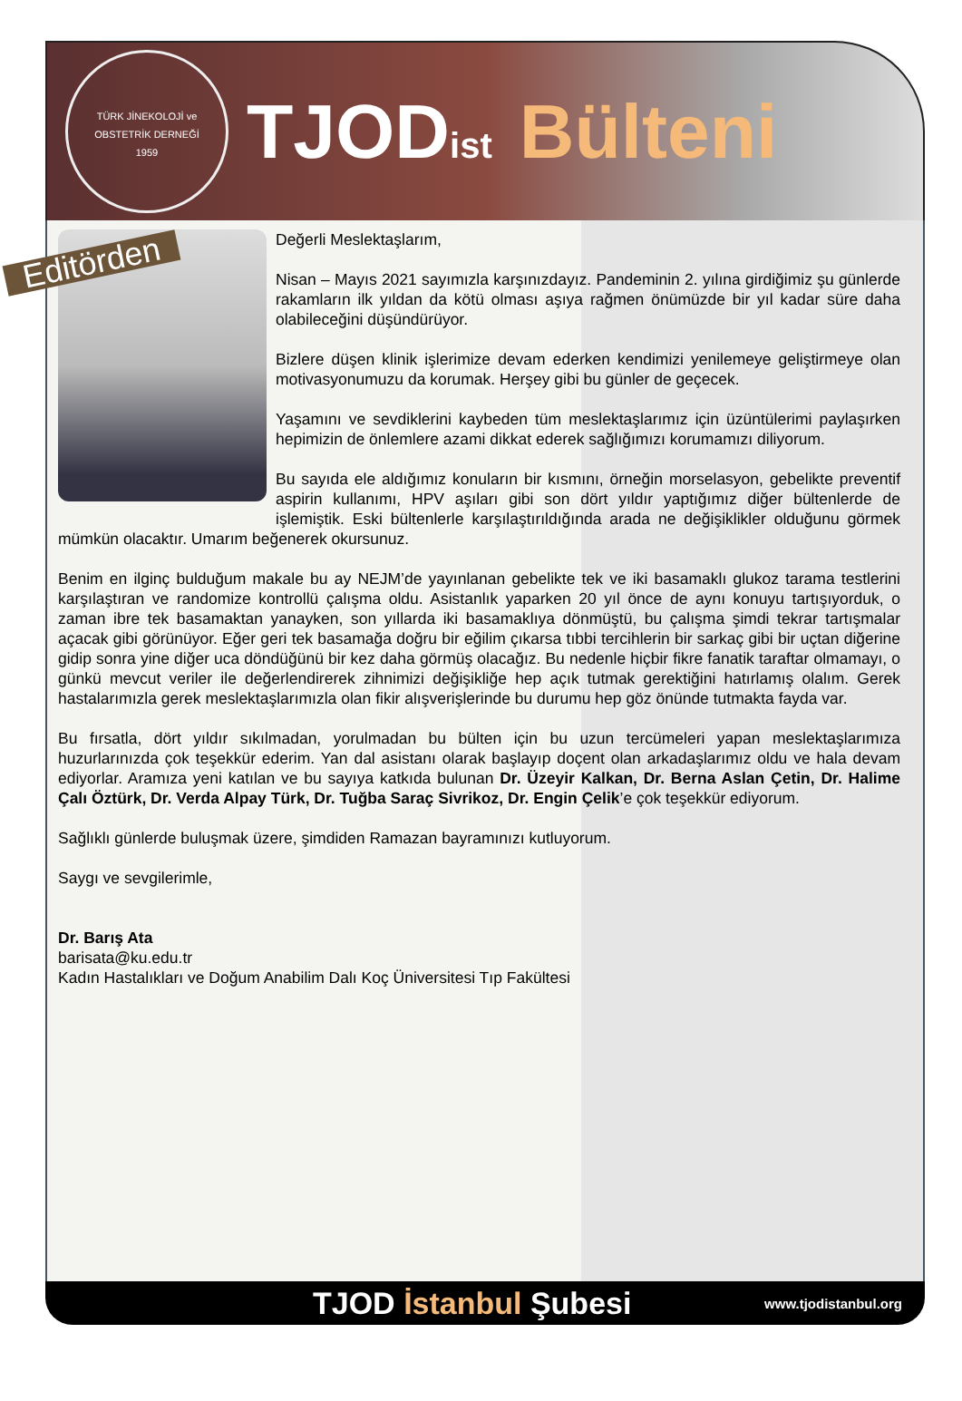TÜRK JİNEKOLOJİ ve OBSTETRİK DERNEĞİ
1959
TJOD<sub>ist</sub> Bülteni
Editörden
Değerli Meslektaşlarım,
Nisan – Mayıs 2021 sayımızla karşınızdayız. Pandeminin 2. yılına girdiğimiz şu günlerde rakamların ilk yıldan da kötü olması aşıya rağmen önümüzde bir yıl kadar süre daha olabileceğini düşündürüyor.
Bizlere düşen klinik işlerimize devam ederken kendimizi yenilemeye geliştirmeye olan motivasyonumuzu da korumak. Herşey gibi bu günler de geçecek.
Yaşamını ve sevdiklerini kaybeden tüm meslektaşlarımız için üzüntülerimi paylaşırken hepimizin de önlemlere azami dikkat ederek sağlığımızı korumamızı diliyorum.
Bu sayıda ele aldığımız konuların bir kısmını, örneğin morselasyon, gebelikte preventif aspirin kullanımı, HPV aşıları gibi son dört yıldır yaptığımız diğer bültenlerde de işlemiştik. Eski bültenlerle karşılaştırıldığında arada ne değişiklikler olduğunu görmek mümkün olacaktır. Umarım beğenerek okursunuz.
Benim en ilginç bulduğum makale bu ay NEJM’de yayınlanan gebelikte tek ve iki basamaklı glukoz tarama testlerini karşılaştıran ve randomize kontrollü çalışma oldu. Asistanlık yaparken 20 yıl önce de aynı konuyu tartışıyorduk, o zaman ibre tek basamaktan yanayken, son yıllarda iki basamaklıya dönmüştü, bu çalışma şimdi tekrar tartışmalar açacak gibi görünüyor. Eğer geri tek basamağa doğru bir eğilim çıkarsa tıbbi tercihlerin bir sarkaç gibi bir uçtan diğerine gidip sonra yine diğer uca döndüğünü bir kez daha görmüş olacağız. Bu nedenle hiçbir fikre fanatik taraftar olmamayı, o günkü mevcut veriler ile değerlendirerek zihnimizi değişikliğe hep açık tutmak gerektiğini hatırlamış olalım. Gerek hastalarımızla gerek meslektaşlarımızla olan fikir alışverişlerinde bu durumu hep göz önünde tutmakta fayda var.
Bu fırsatla, dört yıldır sıkılmadan, yorulmadan bu bülten için bu uzun tercümeleri yapan meslektaşlarımıza huzurlarınızda çok teşekkür ederim. Yan dal asistanı olarak başlayıp doçent olan arkadaşlarımız oldu ve hala devam ediyorlar. Aramıza yeni katılan ve bu sayıya katkıda bulunan Dr. Üzeyir Kalkan, Dr. Berna Aslan Çetin, Dr. Halime Çalı Öztürk, Dr. Verda Alpay Türk, Dr. Tuğba Saraç Sivrikoz, Dr. Engin Çelik’e çok teşekkür ediyorum.
Sağlıklı günlerde buluşmak üzere, şimdiden Ramazan bayramınızı kutluyorum.
Saygı ve sevgilerimle,
Dr. Barış Ata
barisata@ku.edu.tr
Kadın Hastalıkları ve Doğum Anabilim Dalı Koç Üniversitesi Tıp Fakültesi
TJOD İstanbul Şubesi
www.tjodistanbul.org